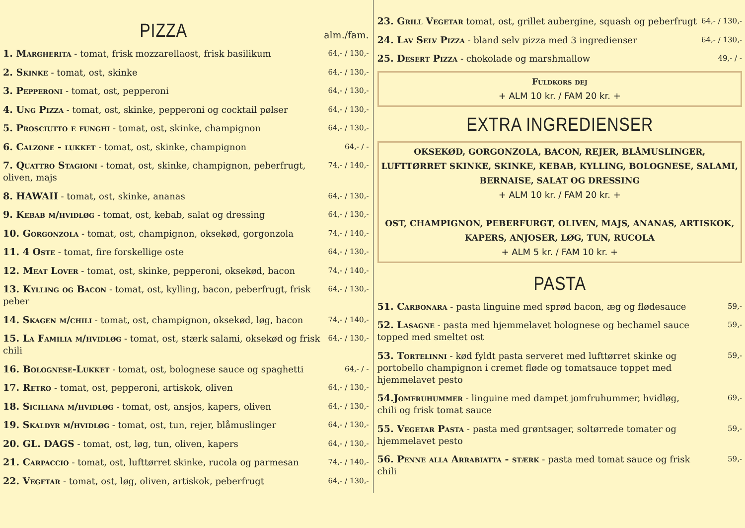PIZZA
alm./fam.
1. Margherita - tomat, frisk mozzarellaost, frisk basilikum
64,- / 130,-
2. Skinke - tomat, ost, skinke
64,- / 130,-
3. Pepperoni - tomat, ost, pepperoni
64,- / 130,-
4. Ung Pizza - tomat, ost, skinke, pepperoni og cocktail pølser
64,- / 130,-
5. Prosciutto e funghi - tomat, ost, skinke, champignon
64,- / 130,-
6. Calzone - lukket - tomat, ost, skinke, champignon
64,- / -
7. Quattro Stagioni - tomat, ost, skinke, champignon, peberfrugt, oliven, majs
74,- / 140,-
8. HAWAII - tomat, ost, skinke, ananas
64,- / 130,-
9. Kebab m/hvidløg - tomat, ost, kebab, salat og dressing
64,- / 130,-
10. Gorgonzola - tomat, ost, champignon, oksekød, gorgonzola
74,- / 140,-
11. 4 Oste - tomat, fire forskellige oste
64,- / 130,-
12. Meat Lover - tomat, ost, skinke, pepperoni, oksekød, bacon
74,- / 140,-
13. Kylling og Bacon - tomat, ost, kylling, bacon, peberfrugt, frisk peber
64,- / 130,-
14. Skagen m/chili - tomat, ost, champignon, oksekød, løg, bacon
74,- / 140,-
15. La Familia m/hvidløg - tomat, ost, stærk salami, oksekød og frisk chili
64,- / 130,-
16. Bolognese-Lukket - tomat, ost, bolognese sauce og spaghetti
64,- / -
17. Retro - tomat, ost, pepperoni, artiskok, oliven
64,- / 130,-
18. Siciliana m/hvidløg - tomat, ost, ansjos, kapers, oliven
64,- / 130,-
19. Skaldyr m/hvidløg - tomat, ost, tun, rejer, blåmuslinger
64,- / 130,-
20. GL. DAGS - tomat, ost, løg, tun, oliven, kapers
64,- / 130,-
21. Carpaccio - tomat, ost, lufttørret skinke, rucola og parmesan
74,- / 140,-
22. Vegetar - tomat, ost, løg, oliven, artiskok, peberfrugt
64,- / 130,-
23. Grill Vegetar tomat, ost, grillet aubergine, squash og peberfrugt
64,- / 130,-
24. Lav Selv Pizza - bland selv pizza med 3 ingredienser
64,- / 130,-
25. Desert Pizza - chokolade og marshmallow
49,- / -
Fuldkors dej
+ ALM 10 kr. / FAM 20 kr. +
EXTRA INGREDIENSER
OKSEKØD, GORGONZOLA, BACON, REJER, BLÅMUSLINGER, LUFTTØRRET SKINKE, SKINKE, KEBAB, KYLLING, BOLOGNESE, SALAMI, BERNAISE, SALAT OG DRESSING
+ ALM 10 kr. / FAM 20 kr. +
OST, CHAMPIGNON, PEBERFURGT, OLIVEN, MAJS, ANANAS, ARTISKOK, KAPERS, ANJOSER, LØG, TUN, RUCOLA
+ ALM 5 kr. / FAM 10 kr. +
PASTA
51. Carbonara - pasta linguine med sprød bacon, æg og flødesauce
59,-
52. Lasagne - pasta med hjemmelavet bolognese og bechamel sauce topped med smeltet ost
59,-
53. Tortelinni - kød fyldt pasta serveret med lufttørret skinke og portobello champignon i cremet fløde og tomatsauce toppet med hjemmelavet pesto
59,-
54.Jomfruhummer - linguine med dampet jomfruhummer, hvidløg, chili og frisk tomat sauce
69,-
55. Vegetar Pasta - pasta med grøntsager, soltørrede tomater og hjemmelavet pesto
59,-
56. Penne alla Arrabiatta - stærk - pasta med tomat sauce og frisk chili
59,-